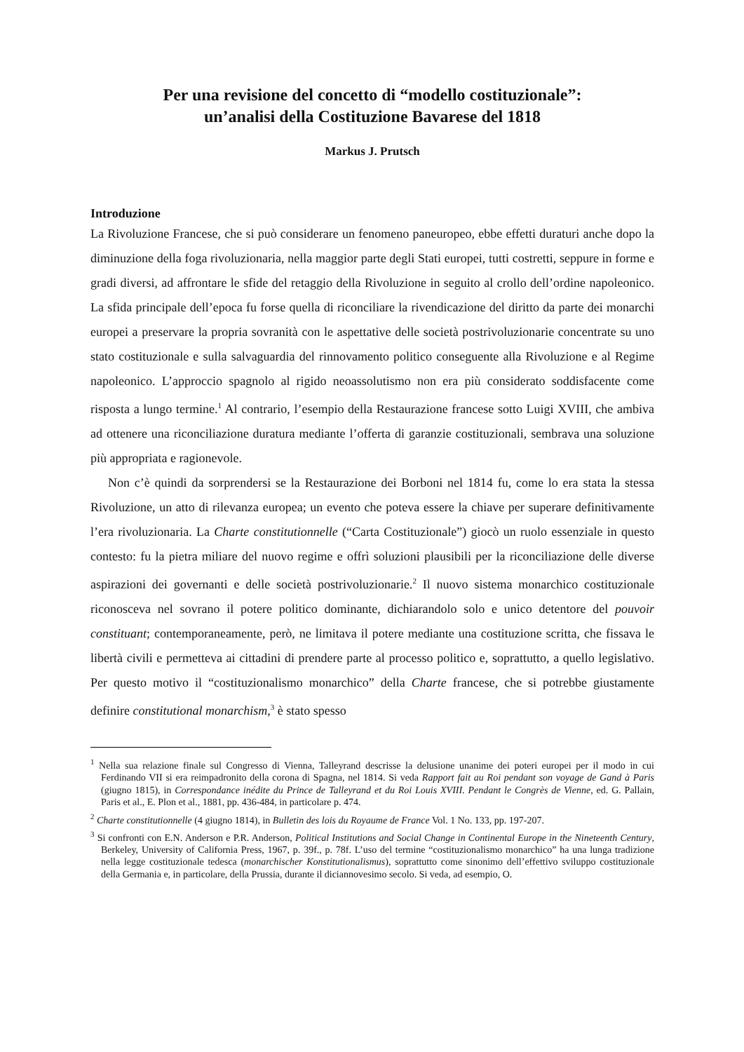Per una revisione del concetto di “modello costituzionale”:
un’analisi della Costituzione Bavarese del 1818
Markus J. Prutsch
Introduzione
La Rivoluzione Francese, che si può considerare un fenomeno paneuropeo, ebbe effetti duraturi anche dopo la diminuzione della foga rivoluzionaria, nella maggior parte degli Stati europei, tutti costretti, seppure in forme e gradi diversi, ad affrontare le sfide del retaggio della Rivoluzione in seguito al crollo dell’ordine napoleonico. La sfida principale dell’epoca fu forse quella di riconciliare la rivendicazione del diritto da parte dei monarchi europei a preservare la propria sovranità con le aspettative delle società postrivoluzionarie concentrate su uno stato costituzionale e sulla salvaguardia del rinnovamento politico conseguente alla Rivoluzione e al Regime napoleonico. L’approccio spagnolo al rigido neoassolutismo non era più considerato soddisfacente come risposta a lungo termine.<sup>1</sup> Al contrario, l’esempio della Restaurazione francese sotto Luigi XVIII, che ambiva ad ottenere una riconciliazione duratura mediante l’offerta di garanzie costituzionali, sembrava una soluzione più appropriata e ragionevole.
Non c’è quindi da sorprendersi se la Restaurazione dei Borboni nel 1814 fu, come lo era stata la stessa Rivoluzione, un atto di rilevanza europea; un evento che poteva essere la chiave per superare definitivamente l’era rivoluzionaria. La Charte constitutionnelle (“Carta Costituzionale”) giocò un ruolo essenziale in questo contesto: fu la pietra miliare del nuovo regime e offrì soluzioni plausibili per la riconciliazione delle diverse aspirazioni dei governanti e delle società postrivoluzionarie.<sup>2</sup> Il nuovo sistema monarchico costituzionale riconosceva nel sovrano il potere politico dominante, dichiarandolo solo e unico detentore del pouvoir constituant; contemporaneamente, però, ne limitava il potere mediante una costituzione scritta, che fissava le libertà civili e permetteva ai cittadini di prendere parte al processo politico e, soprattutto, a quello legislativo. Per questo motivo il “costituzionalismo monarchico” della Charte francese, che si potrebbe giustamente definire constitutional monarchism,<sup>3</sup> è stato spesso
<sup>1</sup> Nella sua relazione finale sul Congresso di Vienna, Talleyrand descrisse la delusione unanime dei poteri europei per il modo in cui Ferdinando VII si era reimpadronito della corona di Spagna, nel 1814. Si veda Rapport fait au Roi pendant son voyage de Gand à Paris (giugno 1815), in Correspondance inédite du Prince de Talleyrand et du Roi Louis XVIII. Pendant le Congrès de Vienne, ed. G. Pallain, Paris et al., E. Plon et al., 1881, pp. 436-484, in particolare p. 474.
<sup>2</sup> Charte constitutionnelle (4 giugno 1814), in Bulletin des lois du Royaume de France Vol. 1 No. 133, pp. 197-207.
<sup>3</sup> Si confronti con E.N. Anderson e P.R. Anderson, Political Institutions and Social Change in Continental Europe in the Nineteenth Century, Berkeley, University of California Press, 1967, p. 39f., p. 78f. L’uso del termine “costituzionalismo monarchico” ha una lunga tradizione nella legge costituzionale tedesca (monarchischer Konstitutionalismus), soprattutto come sinonimo dell’effettivo sviluppo costituzionale della Germania e, in particolare, della Prussia, durante il diciannovesimo secolo. Si veda, ad esempio, O.